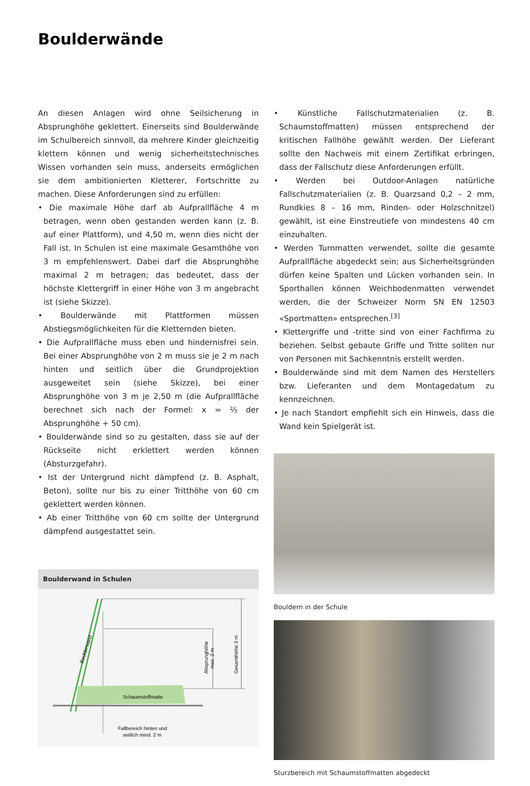Boulderwände
An diesen Anlagen wird ohne Seilsicherung in Absprunghöhe geklettert. Einerseits sind Boulderwände im Schulbereich sinnvoll, da mehrere Kinder gleichzeitig klettern können und wenig sicherheitstechnisches Wissen vorhanden sein muss, anderseits ermöglichen sie dem ambitionierten Kletterer, Fortschritte zu machen. Diese Anforderungen sind zu erfüllen:
• Die maximale Höhe darf ab Aufprallfläche 4 m betragen, wenn oben gestanden werden kann (z. B. auf einer Plattform), und 4,50 m, wenn dies nicht der Fall ist. In Schulen ist eine maximale Gesamthöhe von 3 m empfehlenswert. Dabei darf die Absprunghöhe maximal 2 m betragen; das bedeutet, dass der höchste Klettergriff in einer Höhe von 3 m angebracht ist (siehe Skizze).
• Boulderwände mit Plattformen müssen Abstiegsmöglichkeiten für die Kletternden bieten.
• Die Aufprallfläche muss eben und hindernisfrei sein. Bei einer Absprunghöhe von 2 m muss sie je 2 m nach hinten und seitlich über die Grundprojektion ausgeweitet sein (siehe Skizze), bei einer Absprunghöhe von 3 m je 2,50 m (die Aufprallfläche berechnet sich nach der Formel: x = ⅔ der Absprunghöhe + 50 cm).
• Boulderwände sind so zu gestalten, dass sie auf der Rückseite nicht erklettert werden können (Absturzgefahr).
• Ist der Untergrund nicht dämpfend (z. B. Asphalt, Beton), sollte nur bis zu einer Tritthöhe von 60 cm geklettert werden können.
• Ab einer Tritthöhe von 60 cm sollte der Untergrund dämpfend ausgestattet sein.
Boulderwand in Schulen
Schaumstoffmatte
Fallbereich hinten und
seitlich mind. 2 m
Boulderwand
Absprunghöhe
max. 2 m
Gesamthöhe 3 m
• Künstliche Fallschutzmaterialien (z. B. Schaumstoffmatten) müssen entsprechend der kritischen Fallhöhe gewählt werden. Der Lieferant sollte den Nachweis mit einem Zertifikat erbringen, dass der Fallschutz diese Anforderungen erfüllt.
• Werden bei Outdoor-Anlagen natürliche Fallschutzmaterialien (z. B. Quarzsand 0,2 – 2 mm, Rundkies 8 – 16 mm, Rinden- oder Holzschnitzel) gewählt, ist eine Einstreutiefe von mindestens 40 cm einzuhalten.
• Werden Turnmatten verwendet, sollte die gesamte Aufprallfläche abgedeckt sein; aus Sicherheitsgründen dürfen keine Spalten und Lücken vorhanden sein. In Sporthallen können Weichbodenmatten verwendet werden, die der Schweizer Norm SN EN 12503 «Sportmatten» entsprechen.<sup>[3]</sup>
• Klettergriffe und -tritte sind von einer Fachfirma zu beziehen. Selbst gebaute Griffe und Tritte sollten nur von Personen mit Sachkenntnis erstellt werden.
• Boulderwände sind mit dem Namen des Herstellers bzw. Lieferanten und dem Montagedatum zu kennzeichnen.
• Je nach Standort empfiehlt sich ein Hinweis, dass die Wand kein Spielgerät ist.
Bouldern in der Schule
Sturzbereich mit Schaumstoffmatten abgedeckt